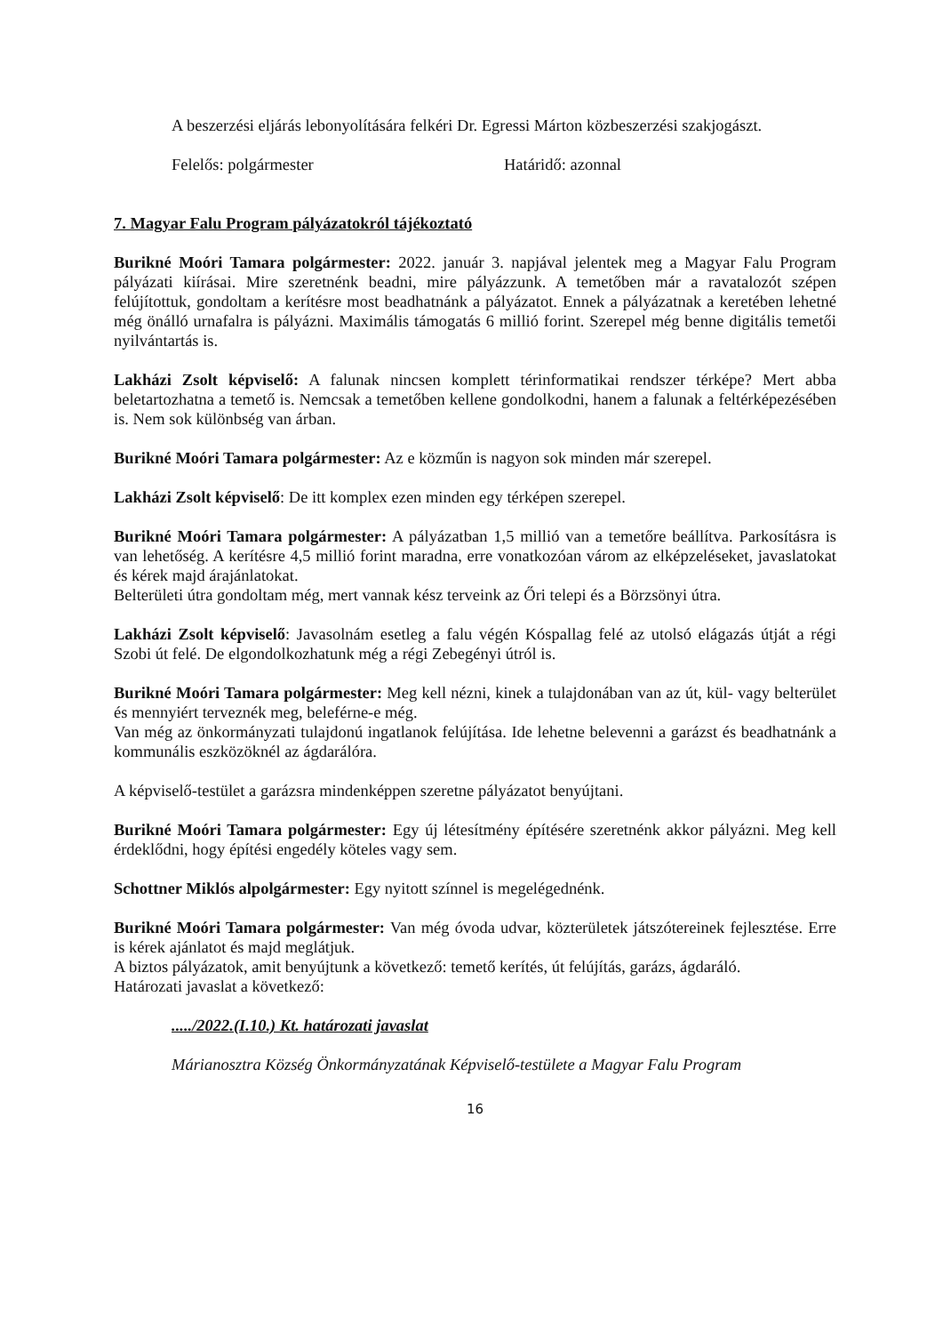A beszerzési eljárás lebonyolítására felkéri Dr. Egressi Márton közbeszerzési szakjogászt.
Felelős: polgármester Határidő: azonnal
7. Magyar Falu Program pályázatokról tájékoztató
Burikné Moóri Tamara polgármester: 2022. január 3. napjával jelentek meg a Magyar Falu Program pályázati kiírásai. Mire szeretnénk beadni, mire pályázzunk. A temetőben már a ravatalozót szépen felújítottuk, gondoltam a kerítésre most beadhatnánk a pályázatot. Ennek a pályázatnak a keretében lehetné még önálló urnafalra is pályázni. Maximális támogatás 6 millió forint. Szerepel még benne digitális temetői nyilvántartás is.
Lakházi Zsolt képviselő: A falunak nincsen komplett térinformatikai rendszer térképe? Mert abba beletartozhatna a temető is. Nemcsak a temetőben kellene gondolkodni, hanem a falunak a feltérképezésében is. Nem sok különbség van árban.
Burikné Moóri Tamara polgármester: Az e közműn is nagyon sok minden már szerepel.
Lakházi Zsolt képviselő: De itt komplex ezen minden egy térképen szerepel.
Burikné Moóri Tamara polgármester: A pályázatban 1,5 millió van a temetőre beállítva. Parkosításra is van lehetőség. A kerítésre 4,5 millió forint maradna, erre vonatkozóan várom az elképzeléseket, javaslatokat és kérek majd árajánlatokat.
Belterületi útra gondoltam még, mert vannak kész terveink az Őri telepi és a Börzsönyi útra.
Lakházi Zsolt képviselő: Javasolnám esetleg a falu végén Kóspallag felé az utolsó elágazás útját a régi Szobi út felé. De elgondolkozhatunk még a régi Zebegényi útról is.
Burikné Moóri Tamara polgármester: Meg kell nézni, kinek a tulajdonában van az út, kül- vagy belterület és mennyiért terveznék meg, beleférne-e még.
Van még az önkormányzati tulajdonú ingatlanok felújítása. Ide lehetne belevenni a garázst és beadhatnánk a kommunális eszközöknél az ágdarálóra.
A képviselő-testület a garázsra mindenképpen szeretne pályázatot benyújtani.
Burikné Moóri Tamara polgármester: Egy új létesítmény építésére szeretnénk akkor pályázni. Meg kell érdeklődni, hogy építési engedély köteles vagy sem.
Schottner Miklós alpolgármester: Egy nyitott színnel is megelégednénk.
Burikné Moóri Tamara polgármester: Van még óvoda udvar, közterületek játszótereinek fejlesztése. Erre is kérek ajánlatot és majd meglátjuk.
A biztos pályázatok, amit benyújtunk a következő: temető kerítés, út felújítás, garázs, ágdaráló.
Határozati javaslat a következő:
...../2022.(I.10.) Kt. határozati javaslat
Márianosztra Község Önkormányzatának Képviselő-testülete a Magyar Falu Program
16